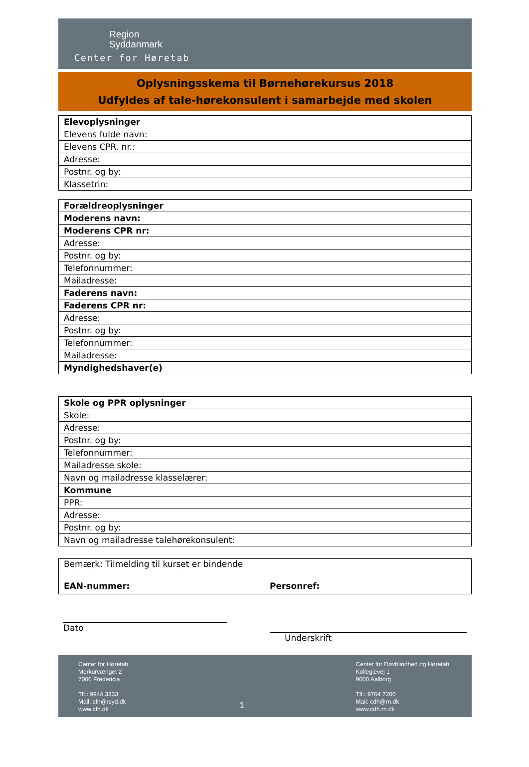Region
Syddanmark
Center for Høretab
Oplysningsskema til Børnehørekursus 2018
Udfyldes af tale-hørekonsulent i samarbejde med skolen
| Elevoplysninger |
| Elevens fulde navn: |
| Elevens CPR. nr.: |
| Adresse: |
| Postnr. og by: |
| Klassetrin: |
| Forældreoplysninger |
| Moderens navn: |
| Moderens CPR nr: |
| Adresse: |
| Postnr. og by: |
| Telefonnummer: |
| Mailadresse: |
| Faderens navn: |
| Faderens CPR nr: |
| Adresse: |
| Postnr. og by: |
| Telefonnummer: |
| Mailadresse: |
| Myndighedshaver(e) |
| Skole og PPR oplysninger |
| Skole: |
| Adresse: |
| Postnr. og by: |
| Telefonnummer: |
| Mailadresse skole: |
| Navn og mailadresse klasselærer: |
| Kommune |
| PPR: |
| Adresse: |
| Postnr. og by: |
| Navn og mailadresse talehørekonsulent: |
Bemærk: Tilmelding til kurset er bindende
EAN-nummer: Personref:
Dato
Underskrift
Center for Høretab
Merkurvænget 2
7000 Fredericia
Tlf.: 9944 3333
Mail: cfh@rsyd.dk
www.cfh.dk
1
Center for Døvblindhed og Høretab
Kollegievej 1
9000 Aalborg
Tlf.: 9764 7200
Mail: cdh@rn.dk
www.cdh.rn.dk